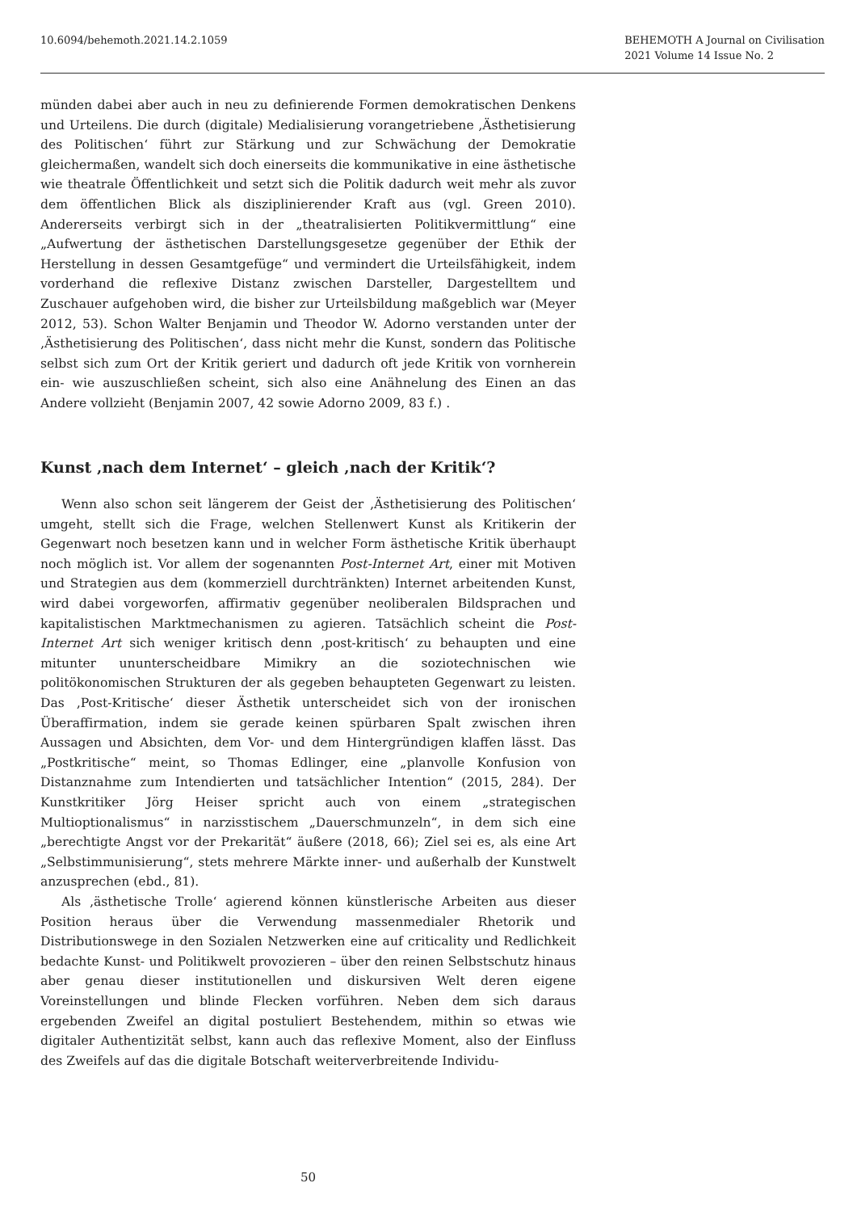10.6094/behemoth.2021.14.2.1059
BEHEMOTH A Journal on Civilisation
2021 Volume 14 Issue No. 2
münden dabei aber auch in neu zu definierende Formen demokratischen Denkens und Urteilens. Die durch (digitale) Medialisierung vorangetriebene ‚Ästhetisierung des Politischen‘ führt zur Stärkung und zur Schwächung der Demokratie gleichermaßen, wandelt sich doch einerseits die kommunikative in eine ästhetische wie theatrale Öffentlichkeit und setzt sich die Politik dadurch weit mehr als zuvor dem öffentlichen Blick als disziplinierender Kraft aus (vgl. Green 2010). Andererseits verbirgt sich in der „theatralisierten Politikvermittlung“ eine „Aufwertung der ästhetischen Darstellungsgesetze gegenüber der Ethik der Herstellung in dessen Gesamtgefüge“ und vermindert die Urteilsfähigkeit, indem vorderhand die reflexive Distanz zwischen Darsteller, Dargestelltem und Zuschauer aufgehoben wird, die bisher zur Urteilsbildung maßgeblich war (Meyer 2012, 53). Schon Walter Benjamin und Theodor W. Adorno verstanden unter der ‚Ästhetisierung des Politischen‘, dass nicht mehr die Kunst, sondern das Politische selbst sich zum Ort der Kritik geriert und dadurch oft jede Kritik von vornherein ein- wie auszuschließen scheint, sich also eine Anähnelung des Einen an das Andere vollzieht (Benjamin 2007, 42 sowie Adorno 2009, 83 f.) .
Kunst ‚nach dem Internet‘ – gleich ‚nach der Kritik‘?
Wenn also schon seit längerem der Geist der ‚Ästhetisierung des Politischen‘ umgeht, stellt sich die Frage, welchen Stellenwert Kunst als Kritikerin der Gegenwart noch besetzen kann und in welcher Form ästhetische Kritik überhaupt noch möglich ist. Vor allem der sogenannten Post-Internet Art, einer mit Motiven und Strategien aus dem (kommerziell durchtränkten) Internet arbeitenden Kunst, wird dabei vorgeworfen, affirmativ gegenüber neoliberalen Bildsprachen und kapitalistischen Marktmechanismen zu agieren. Tatsächlich scheint die Post-Internet Art sich weniger kritisch denn ‚post-kritisch‘ zu behaupten und eine mitunter ununterscheidbare Mimikry an die soziotechnischen wie politökonomischen Strukturen der als gegeben behaupteten Gegenwart zu leisten. Das ‚Post-Kritische‘ dieser Ästhetik unterscheidet sich von der ironischen Überaffirmation, indem sie gerade keinen spürbaren Spalt zwischen ihren Aussagen und Absichten, dem Vor- und dem Hintergründigen klaffen lässt. Das „Postkritische“ meint, so Thomas Edlinger, eine „planvolle Konfusion von Distanznahme zum Intendierten und tatsächlicher Intention“ (2015, 284). Der Kunstkritiker Jörg Heiser spricht auch von einem „strategischen Multioptionalismus“ in narzisstischem „Dauerschmunzeln“, in dem sich eine „berechtigte Angst vor der Prekarität“ äußere (2018, 66); Ziel sei es, als eine Art „Selbstimmunisierung“, stets mehrere Märkte inner- und außerhalb der Kunstwelt anzusprechen (ebd., 81).
Als ‚ästhetische Trolle‘ agierend können künstlerische Arbeiten aus dieser Position heraus über die Verwendung massenmedialer Rhetorik und Distributionswege in den Sozialen Netzwerken eine auf criticality und Redlichkeit bedachte Kunst- und Politikwelt provozieren – über den reinen Selbstschutz hinaus aber genau dieser institutionellen und diskursiven Welt deren eigene Voreinstellungen und blinde Flecken vorführen. Neben dem sich daraus ergebenden Zweifel an digital postuliert Bestehendem, mithin so etwas wie digitaler Authentizität selbst, kann auch das reflexive Moment, also der Einfluss des Zweifels auf das die digitale Botschaft weiterverbreitende Individu-
50